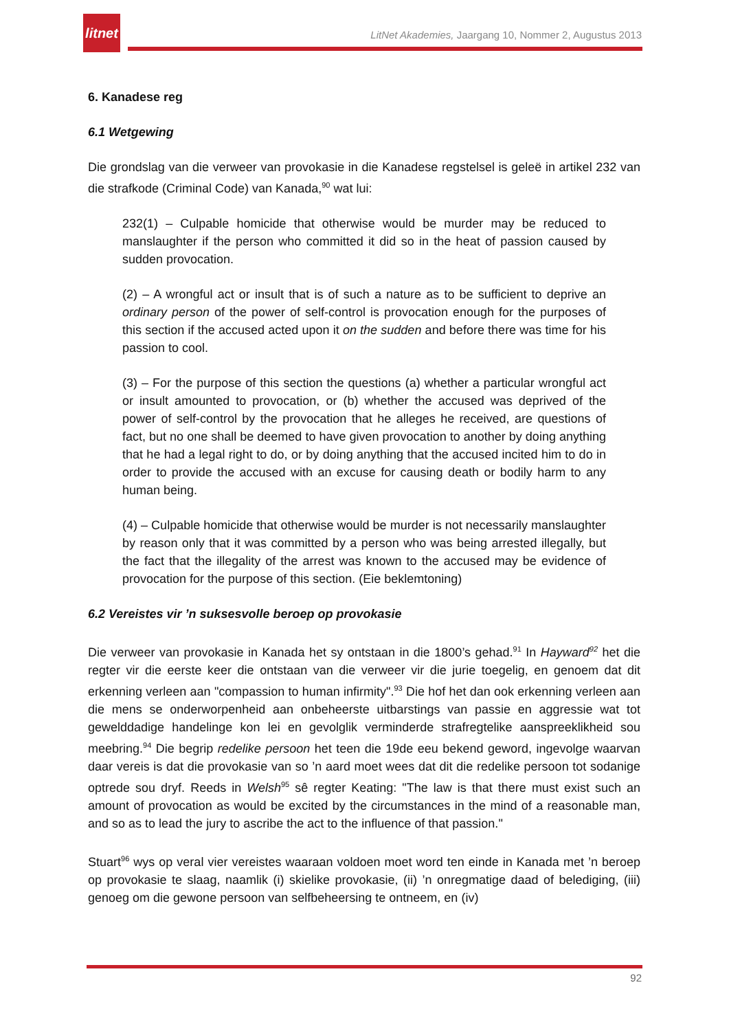litnet
LitNet Akademies, Jaargang 10, Nommer 2, Augustus 2013
6. Kanadese reg
6.1 Wetgewing
Die grondslag van die verweer van provokasie in die Kanadese regstelsel is geleë in artikel 232 van die strafkode (Criminal Code) van Kanada,<sup>90</sup> wat lui:
232(1) – Culpable homicide that otherwise would be murder may be reduced to manslaughter if the person who committed it did so in the heat of passion caused by sudden provocation.
(2) – A wrongful act or insult that is of such a nature as to be sufficient to deprive an ordinary person of the power of self-control is provocation enough for the purposes of this section if the accused acted upon it on the sudden and before there was time for his passion to cool.
(3) – For the purpose of this section the questions (a) whether a particular wrongful act or insult amounted to provocation, or (b) whether the accused was deprived of the power of self-control by the provocation that he alleges he received, are questions of fact, but no one shall be deemed to have given provocation to another by doing anything that he had a legal right to do, or by doing anything that the accused incited him to do in order to provide the accused with an excuse for causing death or bodily harm to any human being.
(4) – Culpable homicide that otherwise would be murder is not necessarily manslaughter by reason only that it was committed by a person who was being arrested illegally, but the fact that the illegality of the arrest was known to the accused may be evidence of provocation for the purpose of this section. (Eie beklemtoning)
6.2 Vereistes vir ’n suksesvolle beroep op provokasie
Die verweer van provokasie in Kanada het sy ontstaan in die 1800’s gehad.<sup>91</sup> In Hayward<sup>92</sup> het die regter vir die eerste keer die ontstaan van die verweer vir die jurie toegelig, en genoem dat dit erkenning verleen aan "compassion to human infirmity".<sup>93</sup> Die hof het dan ook erkenning verleen aan die mens se onderworpenheid aan onbeheerste uitbarstings van passie en aggressie wat tot gewelddadige handelinge kon lei en gevolglik verminderde strafregtelike aanspreeklikheid sou meebring.<sup>94</sup> Die begrip redelike persoon het teen die 19de eeu bekend geword, ingevolge waarvan daar vereis is dat die provokasie van so ’n aard moet wees dat dit die redelike persoon tot sodanige optrede sou dryf. Reeds in Welsh<sup>95</sup> sê regter Keating: "The law is that there must exist such an amount of provocation as would be excited by the circumstances in the mind of a reasonable man, and so as to lead the jury to ascribe the act to the influence of that passion."
Stuart<sup>96</sup> wys op veral vier vereistes waaraan voldoen moet word ten einde in Kanada met ’n beroep op provokasie te slaag, naamlik (i) skielike provokasie, (ii) ’n onregmatige daad of belediging, (iii) genoeg om die gewone persoon van selfbeheersing te ontneem, en (iv)
92